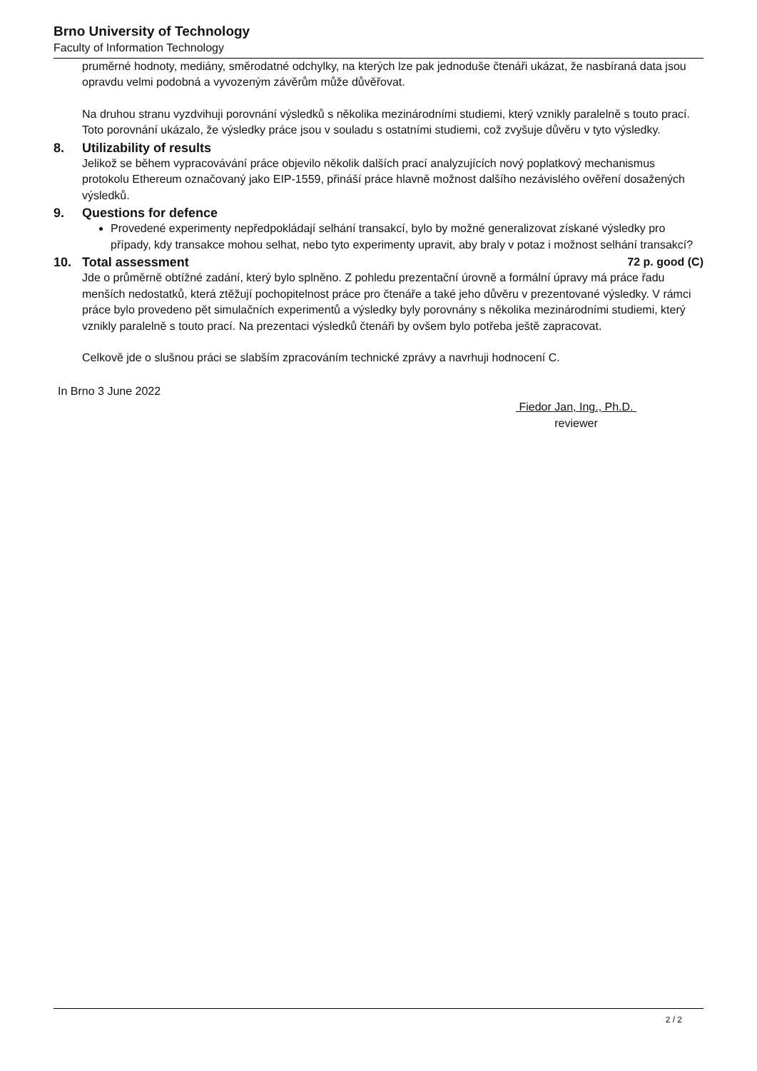Brno University of Technology
Faculty of Information Technology
pruměrné hodnoty, mediány, směrodatné odchylky, na kterých lze pak jednoduše čtenáři ukázat, že nasbíraná data jsou opravdu velmi podobná a vyvozeným závěrům může důvěřovat.
Na druhou stranu vyzdvihuji porovnání výsledků s několika mezinárodními studiemi, který vznikly paralelně s touto prací. Toto porovnání ukázalo, že výsledky práce jsou v souladu s ostatními studiemi, což zvyšuje důvěru v tyto výsledky.
8. Utilizability of results
Jelikož se během vypracovávání práce objevilo několik dalších prací analyzujících nový poplatkový mechanismus protokolu Ethereum označovaný jako EIP-1559, přináší práce hlavně možnost dalšího nezávislého ověření dosažených výsledků.
9. Questions for defence
Provedené experimenty nepředpokládají selhání transakcí, bylo by možné generalizovat získané výsledky pro případy, kdy transakce mohou selhat, nebo tyto experimenty upravit, aby braly v potaz i možnost selhání transakcí?
10. Total assessment 72 p. good (C)
Jde o průměrně obtížné zadání, který bylo splněno. Z pohledu prezentační úrovně a formální úpravy má práce řadu menších nedostatků, která ztěžují pochopitelnost práce pro čtenáře a také jeho důvěru v prezentované výsledky. V rámci práce bylo provedeno pět simulačních experimentů a výsledky byly porovnány s několika mezinárodními studiemi, který vznikly paralelně s touto prací. Na prezentaci výsledků čtenáři by ovšem bylo potřeba ještě zapracovat.
Celkově jde o slušnou práci se slabším zpracováním technické zprávy a navrhuji hodnocení C.
In Brno 3 June 2022
Fiedor Jan, Ing., Ph.D.
reviewer
2 / 2